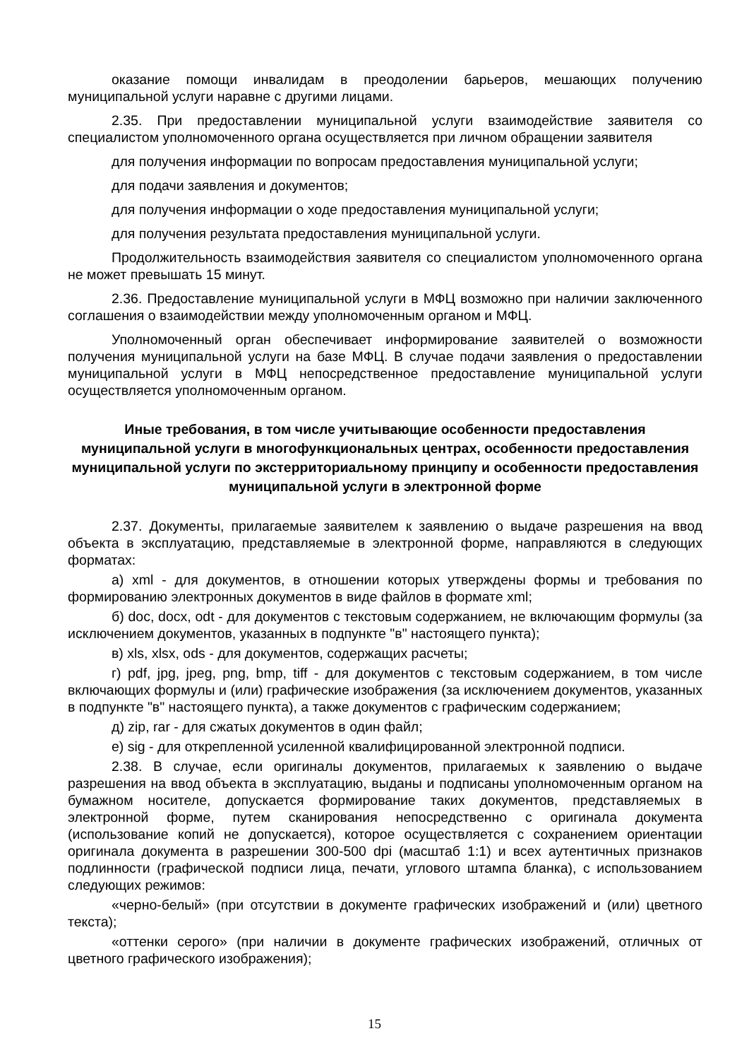оказание помощи инвалидам в преодолении барьеров, мешающих получению муниципальной услуги наравне с другими лицами.
2.35. При предоставлении муниципальной услуги взаимодействие заявителя со специалистом уполномоченного органа осуществляется при личном обращении заявителя
для получения информации по вопросам предоставления муниципальной услуги;
для подачи заявления и документов;
для получения информации о ходе предоставления муниципальной услуги;
для получения результата предоставления муниципальной услуги.
Продолжительность взаимодействия заявителя со специалистом уполномоченного органа не может превышать 15 минут.
2.36. Предоставление муниципальной услуги в МФЦ возможно при наличии заключенного соглашения о взаимодействии между уполномоченным органом и МФЦ.
Уполномоченный орган обеспечивает информирование заявителей о возможности получения муниципальной услуги на базе МФЦ. В случае подачи заявления о предоставлении муниципальной услуги в МФЦ непосредственное предоставление муниципальной услуги осуществляется уполномоченным органом.
Иные требования, в том числе учитывающие особенности предоставления муниципальной услуги в многофункциональных центрах, особенности предоставления муниципальной услуги по экстерриториальному принципу и особенности предоставления муниципальной услуги в электронной форме
2.37. Документы, прилагаемые заявителем к заявлению о выдаче разрешения на ввод объекта в эксплуатацию, представляемые в электронной форме, направляются в следующих форматах:
а) xml - для документов, в отношении которых утверждены формы и требования по формированию электронных документов в виде файлов в формате xml;
б) doc, docx, odt - для документов с текстовым содержанием, не включающим формулы (за исключением документов, указанных в подпункте "в" настоящего пункта);
в) xls, xlsx, ods - для документов, содержащих расчеты;
г) pdf, jpg, jpeg, png, bmp, tiff - для документов с текстовым содержанием, в том числе включающих формулы и (или) графические изображения (за исключением документов, указанных в подпункте "в" настоящего пункта), а также документов с графическим содержанием;
д) zip, rar - для сжатых документов в один файл;
е) sig - для открепленной усиленной квалифицированной электронной подписи.
2.38. В случае, если оригиналы документов, прилагаемых к заявлению о выдаче разрешения на ввод объекта в эксплуатацию, выданы и подписаны уполномоченным органом на бумажном носителе, допускается формирование таких документов, представляемых в электронной форме, путем сканирования непосредственно с оригинала документа (использование копий не допускается), которое осуществляется с сохранением ориентации оригинала документа в разрешении 300-500 dpi (масштаб 1:1) и всех аутентичных признаков подлинности (графической подписи лица, печати, углового штампа бланка), с использованием следующих режимов:
«черно-белый» (при отсутствии в документе графических изображений и (или) цветного текста);
«оттенки серого» (при наличии в документе графических изображений, отличных от цветного графического изображения);
15